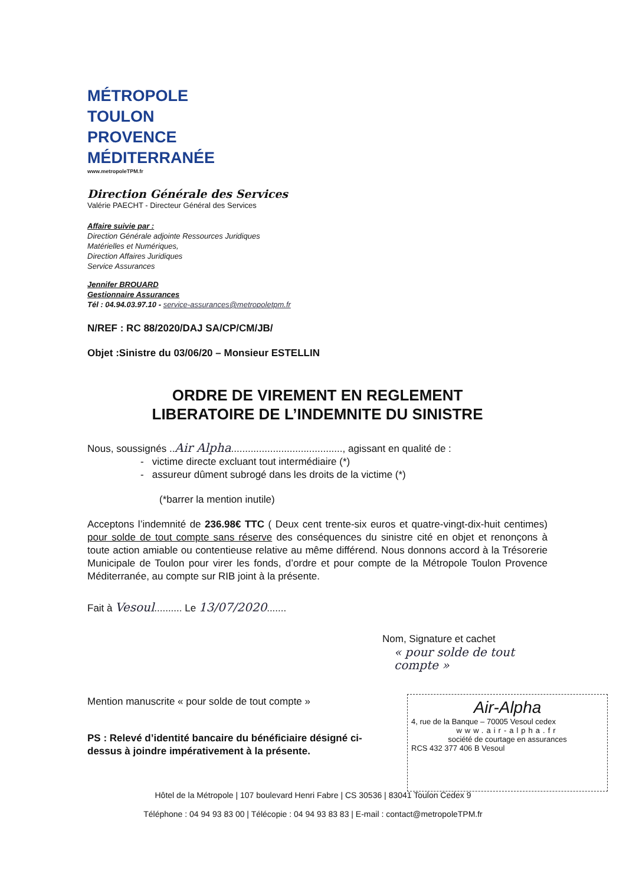MÉTROPOLE
TOULON
PROVENCE
MÉDITERRANÉE
www.metropoleTPM.fr
Direction Générale des Services
Valérie PAECHT - Directeur Général des Services
Affaire suivie par :
Direction Générale adjointe Ressources Juridiques
Matérielles et Numériques,
Direction Affaires Juridiques
Service Assurances
Jennifer BROUARD
Gestionnaire Assurances
Tél : 04.94.03.97.10 - service-assurances@metropoletpm.fr
N/REF : RC 88/2020/DAJ SA/CP/CM/JB/
Objet :Sinistre du 03/06/20 – Monsieur ESTELLIN
ORDRE DE VIREMENT EN REGLEMENT
LIBERATOIRE DE L’INDEMNITE DU SINISTRE
Nous, soussignés ..Air Alpha........................................, agissant en qualité de :
- victime directe excluant tout intermédiaire (*)
- assureur dûment subrogé dans les droits de la victime (*)
(*barrer la mention inutile)
Acceptons l’indemnité de 236.98€ TTC ( Deux cent trente-six euros et quatre-vingt-dix-huit centimes) pour solde de tout compte sans réserve des conséquences du sinistre cité en objet et renonçons à toute action amiable ou contentieuse relative au même différend. Nous donnons accord à la Trésorerie Municipale de Toulon pour virer les fonds, d’ordre et pour compte de la Métropole Toulon Provence Méditerranée, au compte sur RIB joint à la présente.
Fait à Vesoul.......... Le 13/07/2020.......
Nom, Signature et cachet
« pour solde de tout compte »
Mention manuscrite « pour solde de tout compte »
PS : Relevé d’identité bancaire du bénéficiaire désigné ci-dessus à joindre impérativement à la présente.
Air-Alpha
4, rue de la Banque – 70005 Vesoul cedex
www.air-alpha.fr
société de courtage en assurances
RCS 432 377 406 B Vesoul
Hôtel de la Métropole | 107 boulevard Henri Fabre | CS 30536 | 83041 Toulon Cedex 9
Téléphone : 04 94 93 83 00 | Télécopie : 04 94 93 83 83 | E-mail : contact@metropoleTPM.fr